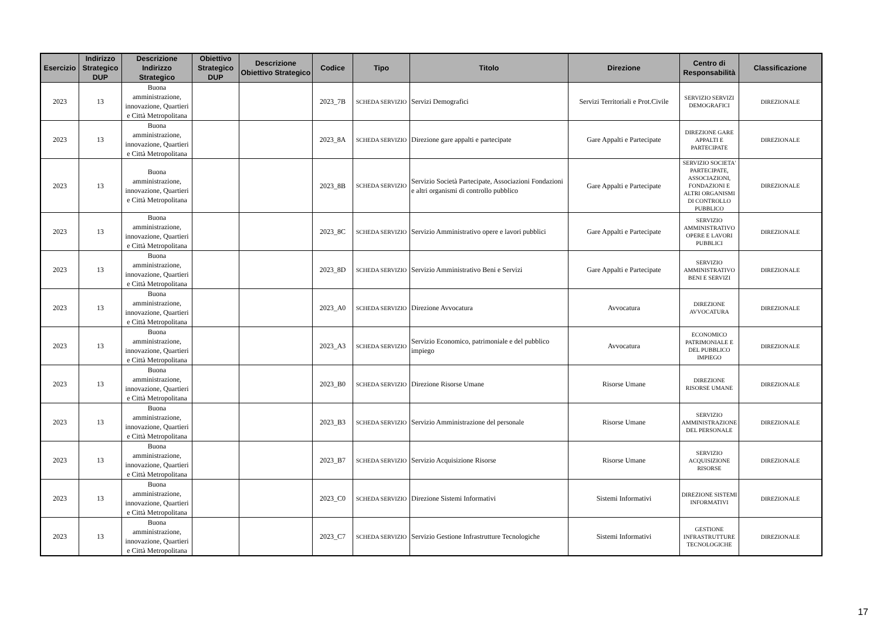| Esercizio | Indirizzo Strategico DUP | Descrizione Indirizzo Strategico | Obiettivo Strategico DUP | Descrizione Obiettivo Strategico | Codice | Tipo | Titolo | Direzione | Centro di Responsabilità | Classificazione |
| --- | --- | --- | --- | --- | --- | --- | --- | --- | --- | --- |
| 2023 | 13 | Buona amministrazione, innovazione, Quartieri e Città Metropolitana | | | 2023_7B | SCHEDA SERVIZIO | Servizi Demografici | Servizi Territoriali e Prot.Civile | SERVIZIO SERVIZI DEMOGRAFICI | DIREZIONALE |
| 2023 | 13 | Buona amministrazione, innovazione, Quartieri e Città Metropolitana | | | 2023_8A | SCHEDA SERVIZIO | Direzione gare appalti e partecipate | Gare Appalti e Partecipate | DIREZIONE GARE APPALTI E PARTECIPATE | DIREZIONALE |
| 2023 | 13 | Buona amministrazione, innovazione, Quartieri e Città Metropolitana | | | 2023_8B | SCHEDA SERVIZIO | Servizio Società Partecipate, Associazioni Fondazioni e altri organismi di controllo pubblico | Gare Appalti e Partecipate | SERVIZIO SOCIETA' PARTECIPATE, ASSOCIAZIONI, FONDAZIONI E ALTRI ORGANISMI DI CONTROLLO PUBBLICO | DIREZIONALE |
| 2023 | 13 | Buona amministrazione, innovazione, Quartieri e Città Metropolitana | | | 2023_8C | SCHEDA SERVIZIO | Servizio Amministrativo opere e lavori pubblici | Gare Appalti e Partecipate | SERVIZIO AMMINISTRATIVO OPERE E LAVORI PUBBLICI | DIREZIONALE |
| 2023 | 13 | Buona amministrazione, innovazione, Quartieri e Città Metropolitana | | | 2023_8D | SCHEDA SERVIZIO | Servizio Amministrativo Beni e Servizi | Gare Appalti e Partecipate | SERVIZIO AMMINISTRATIVO BENI E SERVIZI | DIREZIONALE |
| 2023 | 13 | Buona amministrazione, innovazione, Quartieri e Città Metropolitana | | | 2023_A0 | SCHEDA SERVIZIO | Direzione Avvocatura | Avvocatura | DIREZIONE AVVOCATURA | DIREZIONALE |
| 2023 | 13 | Buona amministrazione, innovazione, Quartieri e Città Metropolitana | | | 2023_A3 | SCHEDA SERVIZIO | Servizio Economico, patrimoniale e del pubblico impiego | Avvocatura | ECONOMICO PATRIMONIALE E DEL PUBBLICO IMPIEGO | DIREZIONALE |
| 2023 | 13 | Buona amministrazione, innovazione, Quartieri e Città Metropolitana | | | 2023_B0 | SCHEDA SERVIZIO | Direzione Risorse Umane | Risorse Umane | DIREZIONE RISORSE UMANE | DIREZIONALE |
| 2023 | 13 | Buona amministrazione, innovazione, Quartieri e Città Metropolitana | | | 2023_B3 | SCHEDA SERVIZIO | Servizio Amministrazione del personale | Risorse Umane | SERVIZIO AMMINISTRAZIONE DEL PERSONALE | DIREZIONALE |
| 2023 | 13 | Buona amministrazione, innovazione, Quartieri e Città Metropolitana | | | 2023_B7 | SCHEDA SERVIZIO | Servizio Acquisizione Risorse | Risorse Umane | SERVIZIO ACQUISIZIONE RISORSE | DIREZIONALE |
| 2023 | 13 | Buona amministrazione, innovazione, Quartieri e Città Metropolitana | | | 2023_C0 | SCHEDA SERVIZIO | Direzione Sistemi Informativi | Sistemi Informativi | DIREZIONE SISTEMI INFORMATIVI | DIREZIONALE |
| 2023 | 13 | Buona amministrazione, innovazione, Quartieri e Città Metropolitana | | | 2023_C7 | SCHEDA SERVIZIO | Servizio Gestione Infrastrutture Tecnologiche | Sistemi Informativi | GESTIONE INFRASTRUTTURE TECNOLOGICHE | DIREZIONALE |
17